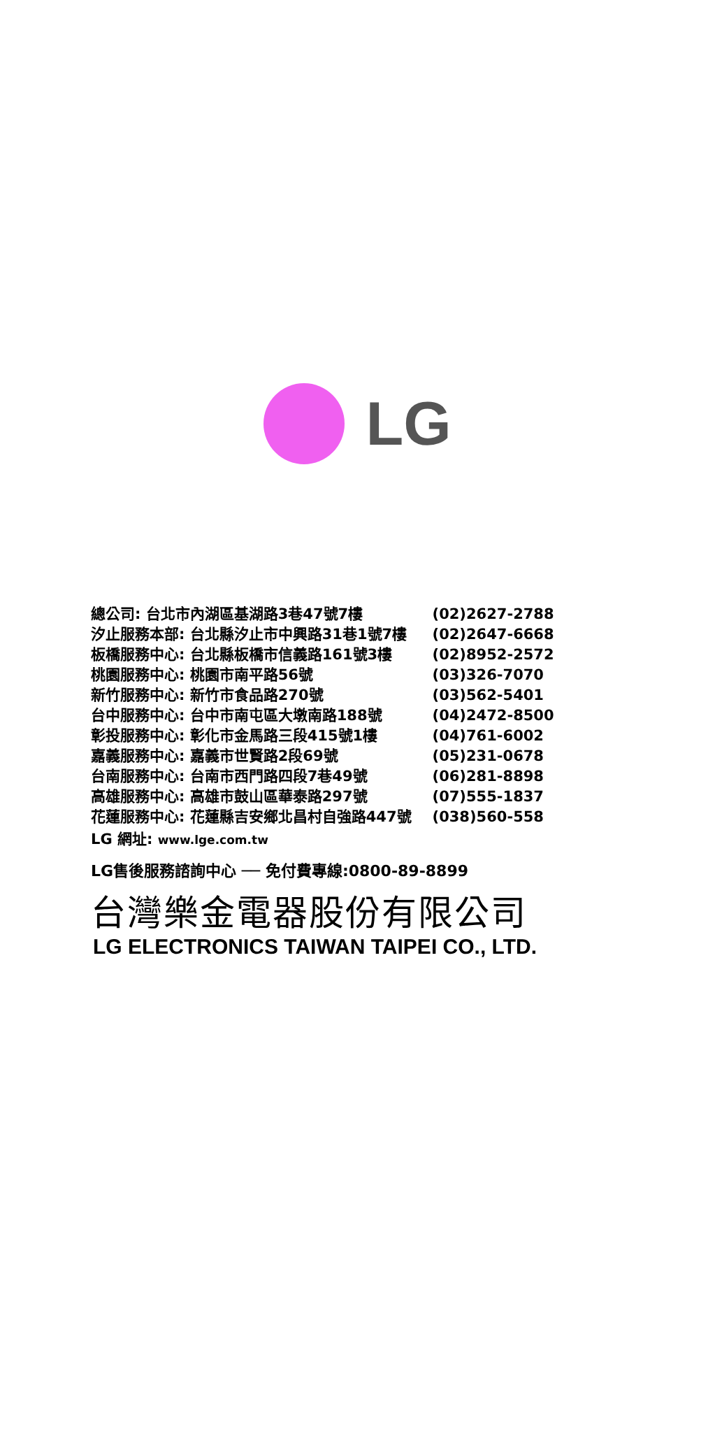LG
| 總公司: 台北市內湖區基湖路3巷47號7樓 | (02)2627-2788 |
| 汐止服務本部: 台北縣汐止市中興路31巷1號7樓 | (02)2647-6668 |
| 板橋服務中心: 台北縣板橋市信義路161號3樓 | (02)8952-2572 |
| 桃園服務中心: 桃園市南平路56號 | (03)326-7070 |
| 新竹服務中心: 新竹市食品路270號 | (03)562-5401 |
| 台中服務中心: 台中市南屯區大墩南路188號 | (04)2472-8500 |
| 彰投服務中心: 彰化市金馬路三段415號1樓 | (04)761-6002 |
| 嘉義服務中心: 嘉義市世賢路2段69號 | (05)231-0678 |
| 台南服務中心: 台南市西門路四段7巷49號 | (06)281-8898 |
| 高雄服務中心: 高雄市鼓山區華泰路297號 | (07)555-1837 |
| 花蓮服務中心: 花蓮縣吉安鄉北昌村自強路447號 | (038)560-558 |
LG 網址: www.lge.com.tw
LG售後服務諮詢中心 ── 免付費專線:0800-89-8899
台灣樂金電器股份有限公司
LG ELECTRONICS TAIWAN TAIPEI CO., LTD.